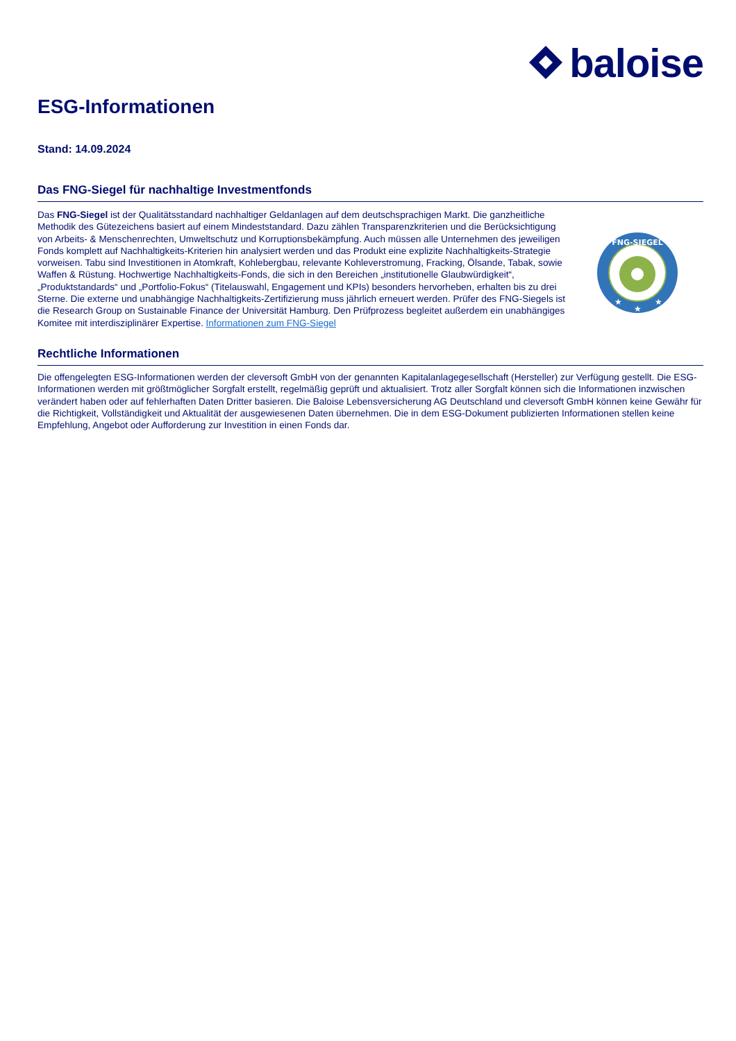baloise
ESG-Informationen
Stand: 14.09.2024
Das FNG-Siegel für nachhaltige Investmentfonds
Das FNG-Siegel ist der Qualitätsstandard nachhaltiger Geldanlagen auf dem deutschsprachigen Markt. Die ganzheitliche Methodik des Gütezeichens basiert auf einem Mindeststandard. Dazu zählen Transparenzkriterien und die Berücksichtigung von Arbeits- & Menschenrechten, Umweltschutz und Korruptionsbekämpfung. Auch müssen alle Unternehmen des jeweiligen Fonds komplett auf Nachhaltigkeits-Kriterien hin analysiert werden und das Produkt eine explizite Nachhaltigkeits-Strategie vorweisen. Tabu sind Investitionen in Atomkraft, Kohlebergbau, relevante Kohleverstromung, Fracking, Ölsande, Tabak, sowie Waffen & Rüstung. Hochwertige Nachhaltigkeits-Fonds, die sich in den Bereichen „institutionelle Glaubwürdigkeit“, „Produktstandards“ und „Portfolio-Fokus“ (Titelauswahl, Engagement und KPIs) besonders hervorheben, erhalten bis zu drei Sterne. Die externe und unabhängige Nachhaltigkeits-Zertifizierung muss jährlich erneuert werden. Prüfer des FNG-Siegels ist die Research Group on Sustainable Finance der Universität Hamburg. Den Prüfprozess begleitet außerdem ein unabhängiges Komitee mit interdisziplinärer Expertise. Informationen zum FNG-Siegel
FNG-SIEGEL
★
★
★
Rechtliche Informationen
Die offengelegten ESG-Informationen werden der cleversoft GmbH von der genannten Kapitalanlagegesellschaft (Hersteller) zur Verfügung gestellt. Die ESG-Informationen werden mit größtmöglicher Sorgfalt erstellt, regelmäßig geprüft und aktualisiert. Trotz aller Sorgfalt können sich die Informationen inzwischen verändert haben oder auf fehlerhaften Daten Dritter basieren. Die Baloise Lebensversicherung AG Deutschland und cleversoft GmbH können keine Gewähr für die Richtigkeit, Vollständigkeit und Aktualität der ausgewiesenen Daten übernehmen. Die in dem ESG-Dokument publizierten Informationen stellen keine Empfehlung, Angebot oder Aufforderung zur Investition in einen Fonds dar.